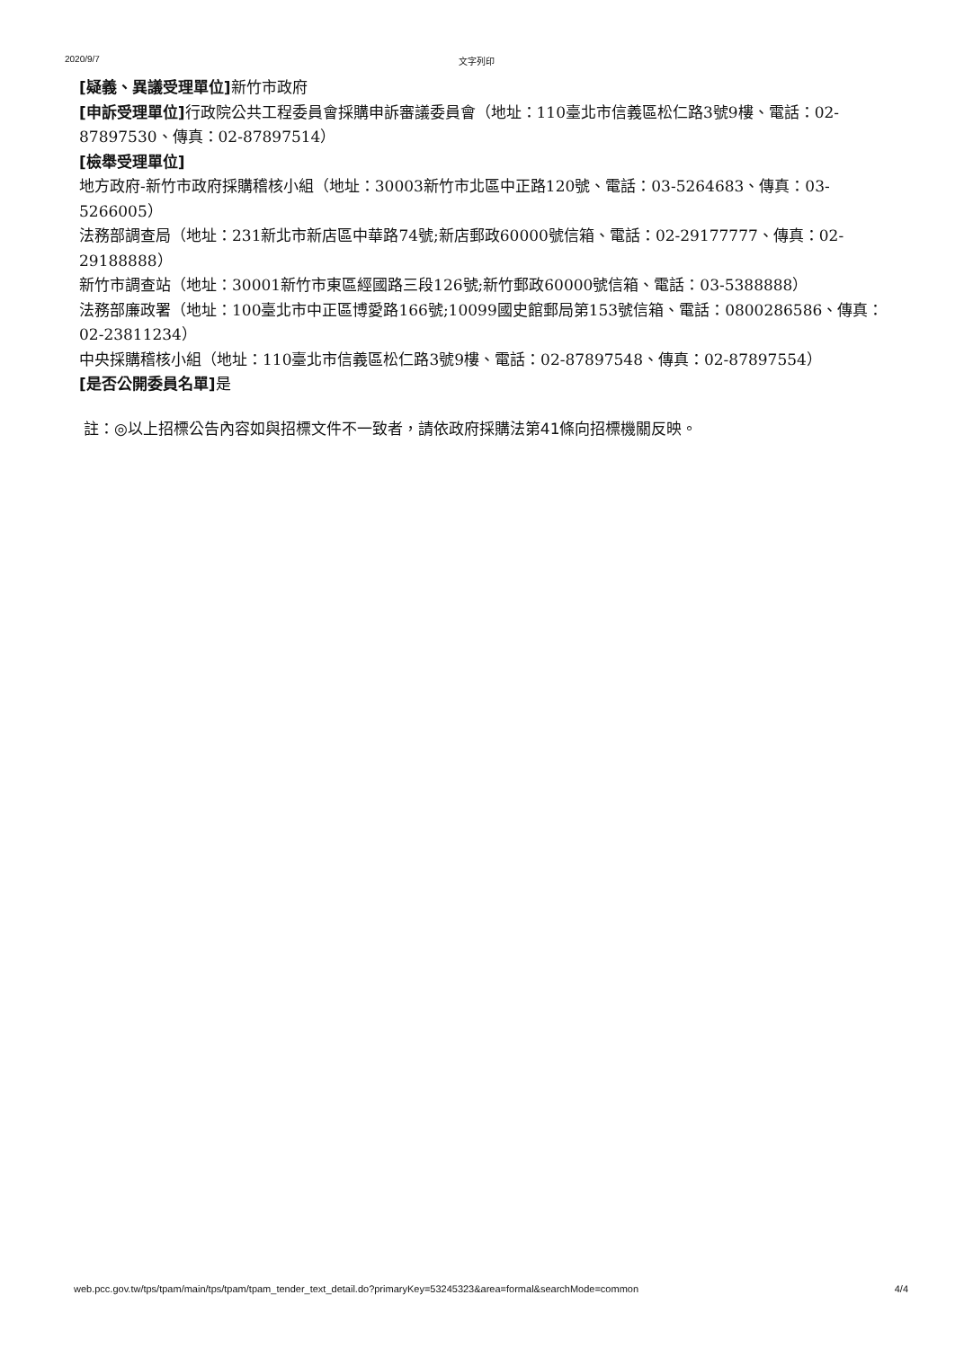2020/9/7 文字列印
[疑義、異議受理單位] 新竹市政府
[申訴受理單位] 行政院公共工程委員會採購申訴審議委員會（地址：110臺北市信義區松仁路3號9樓、電話：02-87897530、傳真：02-87897514）
[檢舉受理單位]
地方政府-新竹市政府採購稽核小組（地址：30003新竹市北區中正路120號、電話：03-5264683、傳真：03-5266005）
法務部調查局（地址：231新北市新店區中華路74號;新店郵政60000號信箱、電話：02-29177777、傳真：02-29188888）
新竹市調查站（地址：30001新竹市東區經國路三段126號;新竹郵政60000號信箱、電話：03-5388888）
法務部廉政署（地址：100臺北市中正區博愛路166號;10099國史館郵局第153號信箱、電話：0800286586、傳真：02-23811234）
中央採購稽核小組（地址：110臺北市信義區松仁路3號9樓、電話：02-87897548、傳真：02-87897554）
[是否公開委員名單] 是
註：◎以上招標公告內容如與招標文件不一致者，請依政府採購法第41條向招標機關反映。
web.pcc.gov.tw/tps/tpam/main/tps/tpam/tpam_tender_text_detail.do?primaryKey=53245323&area=formal&searchMode=common 4/4